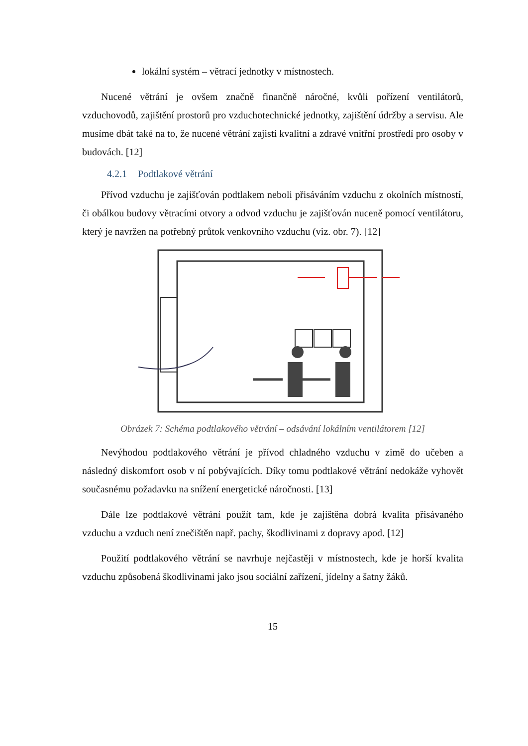lokální systém – větrací jednotky v místnostech.
Nucené větrání je ovšem značně finančně náročné, kvůli pořízení ventilátorů, vzduchovodů, zajištění prostorů pro vzduchotechnické jednotky, zajištění údržby a servisu. Ale musíme dbát také na to, že nucené větrání zajistí kvalitní a zdravé vnitřní prostředí pro osoby v budovách. [12]
4.2.1 Podtlakové větrání
Přívod vzduchu je zajišťován podtlakem neboli přisáváním vzduchu z okolních místností, či obálkou budovy větracími otvory a odvod vzduchu je zajišťován nuceně pomocí ventilátoru, který je navržen na potřebný průtok venkovního vzduchu (viz. obr. 7). [12]
Obrázek 7: Schéma podtlakového větrání – odsávání lokálním ventilátorem [12]
Nevýhodou podtlakového větrání je přívod chladného vzduchu v zimě do učeben a následný diskomfort osob v ní pobývajících. Díky tomu podtlakové větrání nedokáže vyhovět současnému požadavku na snížení energetické náročnosti. [13]
Dále lze podtlakové větrání použít tam, kde je zajištěna dobrá kvalita přisávaného vzduchu a vzduch není znečištěn např. pachy, škodlivinami z dopravy apod. [12]
Použití podtlakového větrání se navrhuje nejčastěji v místnostech, kde je horší kvalita vzduchu způsobená škodlivinami jako jsou sociální zařízení, jídelny a šatny žáků.
15